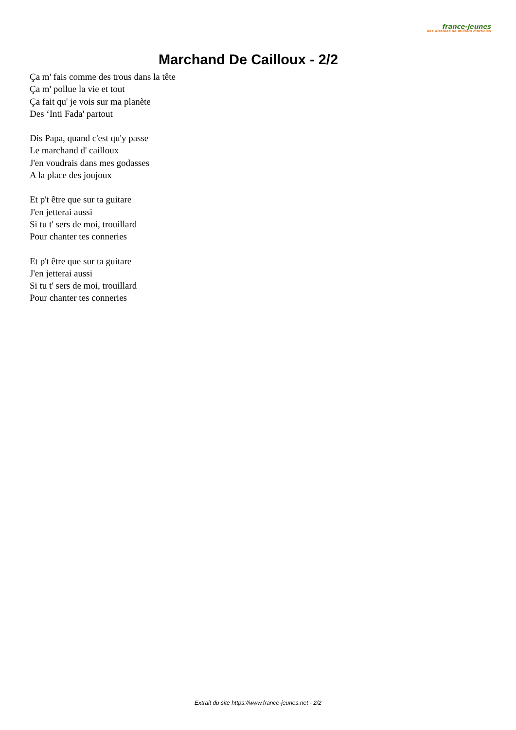france-jeunes
des dizaines de milliers d'articles
Marchand De Cailloux - 2/2
Ça m' fais comme des trous dans la tête
Ça m' pollue la vie et tout
Ça fait qu' je vois sur ma planète
Des ‘Inti Fada' partout
Dis Papa, quand c'est qu'y passe
Le marchand d' cailloux
J'en voudrais dans mes godasses
A la place des joujoux
Et p't être que sur ta guitare
J'en jetterai aussi
Si tu t' sers de moi, trouillard
Pour chanter tes conneries
Et p't être que sur ta guitare
J'en jetterai aussi
Si tu t' sers de moi, trouillard
Pour chanter tes conneries
Extrait du site https://www.france-jeunes.net - 2/2